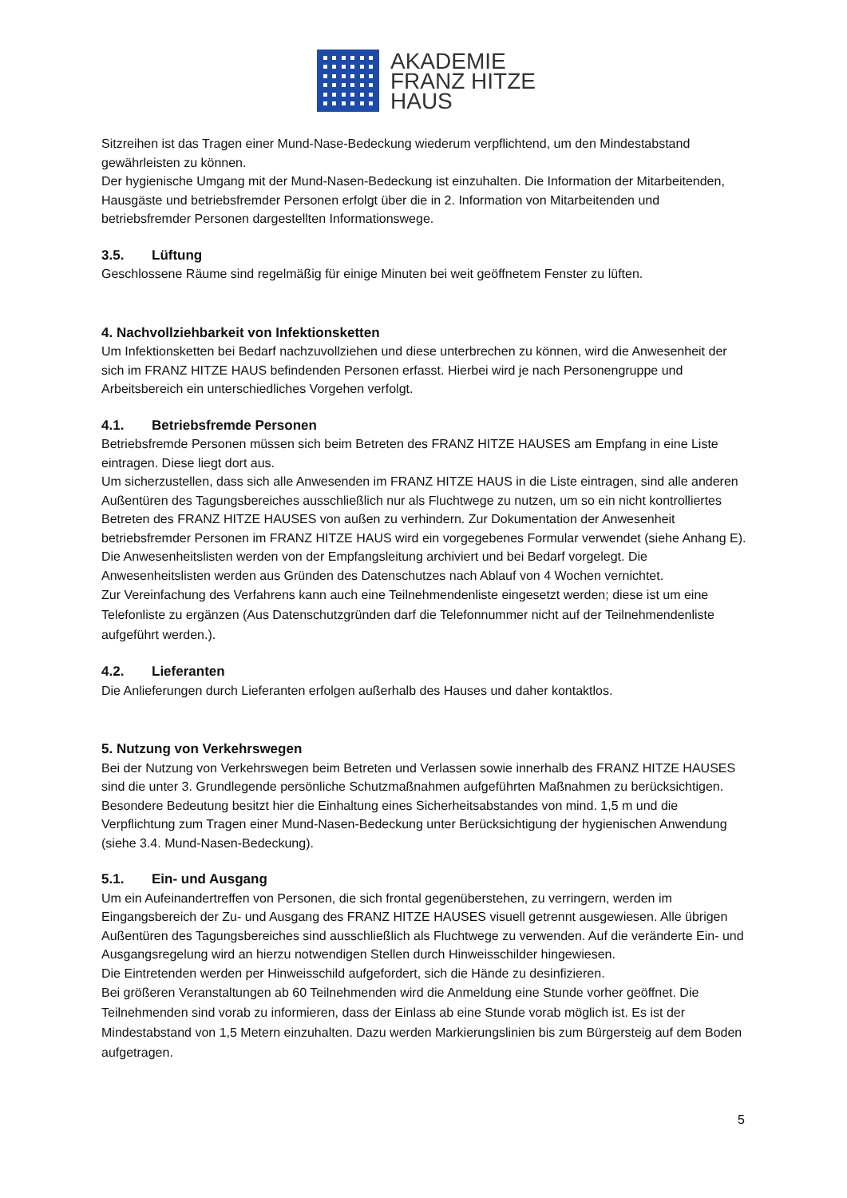AKADEMIE
FRANZ HITZE
HAUS
Sitzreihen ist das Tragen einer Mund-Nase-Bedeckung wiederum verpflichtend, um den Mindestabstand gewährleisten zu können.
Der hygienische Umgang mit der Mund-Nasen-Bedeckung ist einzuhalten. Die Information der Mitarbeitenden, Hausgäste und betriebsfremder Personen erfolgt über die in 2. Information von Mitarbeitenden und betriebsfremder Personen dargestellten Informationswege.
3.5. Lüftung
Geschlossene Räume sind regelmäßig für einige Minuten bei weit geöffnetem Fenster zu lüften.
4. Nachvollziehbarkeit von Infektionsketten
Um Infektionsketten bei Bedarf nachzuvollziehen und diese unterbrechen zu können, wird die Anwesenheit der sich im FRANZ HITZE HAUS befindenden Personen erfasst. Hierbei wird je nach Personengruppe und Arbeitsbereich ein unterschiedliches Vorgehen verfolgt.
4.1. Betriebsfremde Personen
Betriebsfremde Personen müssen sich beim Betreten des FRANZ HITZE HAUSES am Empfang in eine Liste eintragen. Diese liegt dort aus.
Um sicherzustellen, dass sich alle Anwesenden im FRANZ HITZE HAUS in die Liste eintragen, sind alle anderen Außentüren des Tagungsbereiches ausschließlich nur als Fluchtwege zu nutzen, um so ein nicht kontrolliertes Betreten des FRANZ HITZE HAUSES von außen zu verhindern. Zur Dokumentation der Anwesenheit betriebsfremder Personen im FRANZ HITZE HAUS wird ein vorgegebenes Formular verwendet (siehe Anhang E). Die Anwesenheitslisten werden von der Empfangsleitung archiviert und bei Bedarf vorgelegt. Die Anwesenheitslisten werden aus Gründen des Datenschutzes nach Ablauf von 4 Wochen vernichtet.
Zur Vereinfachung des Verfahrens kann auch eine Teilnehmendenliste eingesetzt werden; diese ist um eine Telefonliste zu ergänzen (Aus Datenschutzgründen darf die Telefonnummer nicht auf der Teilnehmendenliste aufgeführt werden.).
4.2. Lieferanten
Die Anlieferungen durch Lieferanten erfolgen außerhalb des Hauses und daher kontaktlos.
5. Nutzung von Verkehrswegen
Bei der Nutzung von Verkehrswegen beim Betreten und Verlassen sowie innerhalb des FRANZ HITZE HAUSES sind die unter 3. Grundlegende persönliche Schutzmaßnahmen aufgeführten Maßnahmen zu berücksichtigen. Besondere Bedeutung besitzt hier die Einhaltung eines Sicherheitsabstandes von mind. 1,5 m und die Verpflichtung zum Tragen einer Mund-Nasen-Bedeckung unter Berücksichtigung der hygienischen Anwendung (siehe 3.4. Mund-Nasen-Bedeckung).
5.1. Ein- und Ausgang
Um ein Aufeinandertreffen von Personen, die sich frontal gegenüberstehen, zu verringern, werden im Eingangsbereich der Zu- und Ausgang des FRANZ HITZE HAUSES visuell getrennt ausgewiesen. Alle übrigen Außentüren des Tagungsbereiches sind ausschließlich als Fluchtwege zu verwenden. Auf die veränderte Ein- und Ausgangsregelung wird an hierzu notwendigen Stellen durch Hinweisschilder hingewiesen.
Die Eintretenden werden per Hinweisschild aufgefordert, sich die Hände zu desinfizieren.
Bei größeren Veranstaltungen ab 60 Teilnehmenden wird die Anmeldung eine Stunde vorher geöffnet. Die Teilnehmenden sind vorab zu informieren, dass der Einlass ab eine Stunde vorab möglich ist. Es ist der Mindestabstand von 1,5 Metern einzuhalten. Dazu werden Markierungslinien bis zum Bürgersteig auf dem Boden aufgetragen.
5